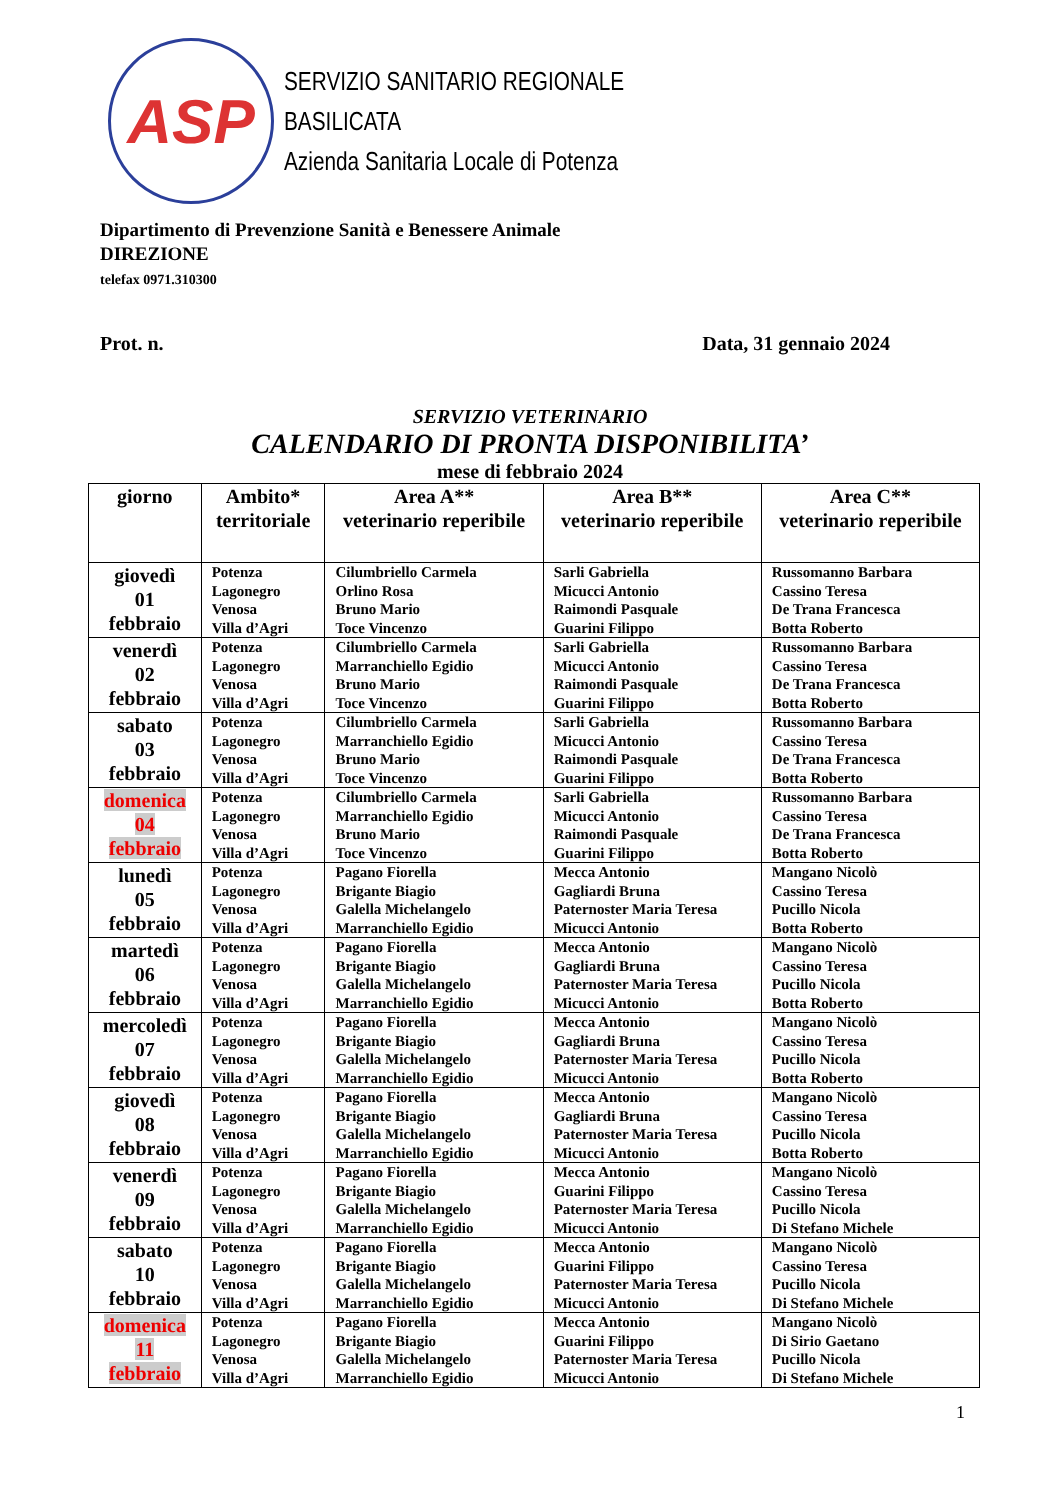ASP
SERVIZIO SANITARIO REGIONALE
BASILICATA
Azienda Sanitaria Locale di Potenza
Dipartimento di Prevenzione Sanità e Benessere Animale
DIREZIONE
telefax 0971.310300
Prot. n. Data, 31 gennaio 2024
SERVIZIO VETERINARIO
CALENDARIO DI PRONTA DISPONIBILITA’
mese di febbraio 2024
| giorno | Ambito* territoriale | Area A** veterinario reperibile | Area B** veterinario reperibile | Area C** veterinario reperibile |
| --- | --- | --- | --- | --- |
| giovedì 01 febbraio | Potenza Lagonegro Venosa Villa d’Agri | Cilumbriello Carmela Orlino Rosa Bruno Mario Toce Vincenzo | Sarli Gabriella Micucci Antonio Raimondi Pasquale Guarini Filippo | Russomanno Barbara Cassino Teresa De Trana Francesca Botta Roberto |
| venerdì 02 febbraio | Potenza Lagonegro Venosa Villa d’Agri | Cilumbriello Carmela Marranchiello Egidio Bruno Mario Toce Vincenzo | Sarli Gabriella Micucci Antonio Raimondi Pasquale Guarini Filippo | Russomanno Barbara Cassino Teresa De Trana Francesca Botta Roberto |
| sabato 03 febbraio | Potenza Lagonegro Venosa Villa d’Agri | Cilumbriello Carmela Marranchiello Egidio Bruno Mario Toce Vincenzo | Sarli Gabriella Micucci Antonio Raimondi Pasquale Guarini Filippo | Russomanno Barbara Cassino Teresa De Trana Francesca Botta Roberto |
| domenica 04 febbraio | Potenza Lagonegro Venosa Villa d’Agri | Cilumbriello Carmela Marranchiello Egidio Bruno Mario Toce Vincenzo | Sarli Gabriella Micucci Antonio Raimondi Pasquale Guarini Filippo | Russomanno Barbara Cassino Teresa De Trana Francesca Botta Roberto |
| lunedì 05 febbraio | Potenza Lagonegro Venosa Villa d’Agri | Pagano Fiorella Brigante Biagio Galella Michelangelo Marranchiello Egidio | Mecca Antonio Gagliardi Bruna Paternoster Maria Teresa Micucci Antonio | Mangano Nicolò Cassino Teresa Pucillo Nicola Botta Roberto |
| martedì 06 febbraio | Potenza Lagonegro Venosa Villa d’Agri | Pagano Fiorella Brigante Biagio Galella Michelangelo Marranchiello Egidio | Mecca Antonio Gagliardi Bruna Paternoster Maria Teresa Micucci Antonio | Mangano Nicolò Cassino Teresa Pucillo Nicola Botta Roberto |
| mercoledì 07 febbraio | Potenza Lagonegro Venosa Villa d’Agri | Pagano Fiorella Brigante Biagio Galella Michelangelo Marranchiello Egidio | Mecca Antonio Gagliardi Bruna Paternoster Maria Teresa Micucci Antonio | Mangano Nicolò Cassino Teresa Pucillo Nicola Botta Roberto |
| giovedì 08 febbraio | Potenza Lagonegro Venosa Villa d’Agri | Pagano Fiorella Brigante Biagio Galella Michelangelo Marranchiello Egidio | Mecca Antonio Gagliardi Bruna Paternoster Maria Teresa Micucci Antonio | Mangano Nicolò Cassino Teresa Pucillo Nicola Botta Roberto |
| venerdì 09 febbraio | Potenza Lagonegro Venosa Villa d’Agri | Pagano Fiorella Brigante Biagio Galella Michelangelo Marranchiello Egidio | Mecca Antonio Guarini Filippo Paternoster Maria Teresa Micucci Antonio | Mangano Nicolò Cassino Teresa Pucillo Nicola Di Stefano Michele |
| sabato 10 febbraio | Potenza Lagonegro Venosa Villa d’Agri | Pagano Fiorella Brigante Biagio Galella Michelangelo Marranchiello Egidio | Mecca Antonio Guarini Filippo Paternoster Maria Teresa Micucci Antonio | Mangano Nicolò Cassino Teresa Pucillo Nicola Di Stefano Michele |
| domenica 11 febbraio | Potenza Lagonegro Venosa Villa d’Agri | Pagano Fiorella Brigante Biagio Galella Michelangelo Marranchiello Egidio | Mecca Antonio Guarini Filippo Paternoster Maria Teresa Micucci Antonio | Mangano Nicolò Di Sirio Gaetano Pucillo Nicola Di Stefano Michele |
1